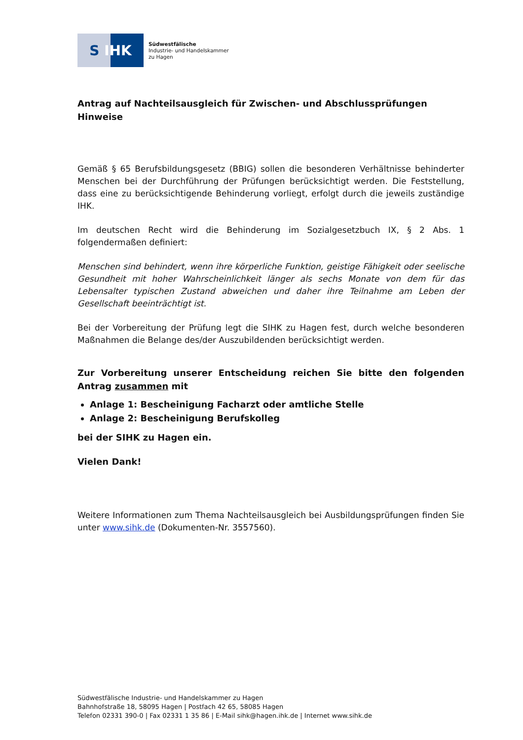S IHK
Südwestfälische
Industrie- und Handelskammer
zu Hagen
Antrag auf Nachteilsausgleich für Zwischen- und Abschlussprüfungen
Hinweise
Gemäß § 65 Berufsbildungsgesetz (BBIG) sollen die besonderen Verhältnisse behinderter Menschen bei der Durchführung der Prüfungen berücksichtigt werden. Die Feststellung, dass eine zu berücksichtigende Behinderung vorliegt, erfolgt durch die jeweils zuständige IHK.
Im deutschen Recht wird die Behinderung im Sozialgesetzbuch IX, § 2 Abs. 1 folgendermaßen definiert:
Menschen sind behindert, wenn ihre körperliche Funktion, geistige Fähigkeit oder seelische Gesundheit mit hoher Wahrscheinlichkeit länger als sechs Monate von dem für das Lebensalter typischen Zustand abweichen und daher ihre Teilnahme am Leben der Gesellschaft beeinträchtigt ist.
Bei der Vorbereitung der Prüfung legt die SIHK zu Hagen fest, durch welche besonderen Maßnahmen die Belange des/der Auszubildenden berücksichtigt werden.
Zur Vorbereitung unserer Entscheidung reichen Sie bitte den folgenden Antrag zusammen mit
Anlage 1: Bescheinigung Facharzt oder amtliche Stelle
Anlage 2: Bescheinigung Berufskolleg
bei der SIHK zu Hagen ein.
Vielen Dank!
Weitere Informationen zum Thema Nachteilsausgleich bei Ausbildungsprüfungen finden Sie unter www.sihk.de (Dokumenten-Nr. 3557560).
Südwestfälische Industrie- und Handelskammer zu Hagen
Bahnhofstraße 18, 58095 Hagen | Postfach 42 65, 58085 Hagen
Telefon 02331 390-0 | Fax 02331 1 35 86 | E-Mail sihk@hagen.ihk.de | Internet www.sihk.de